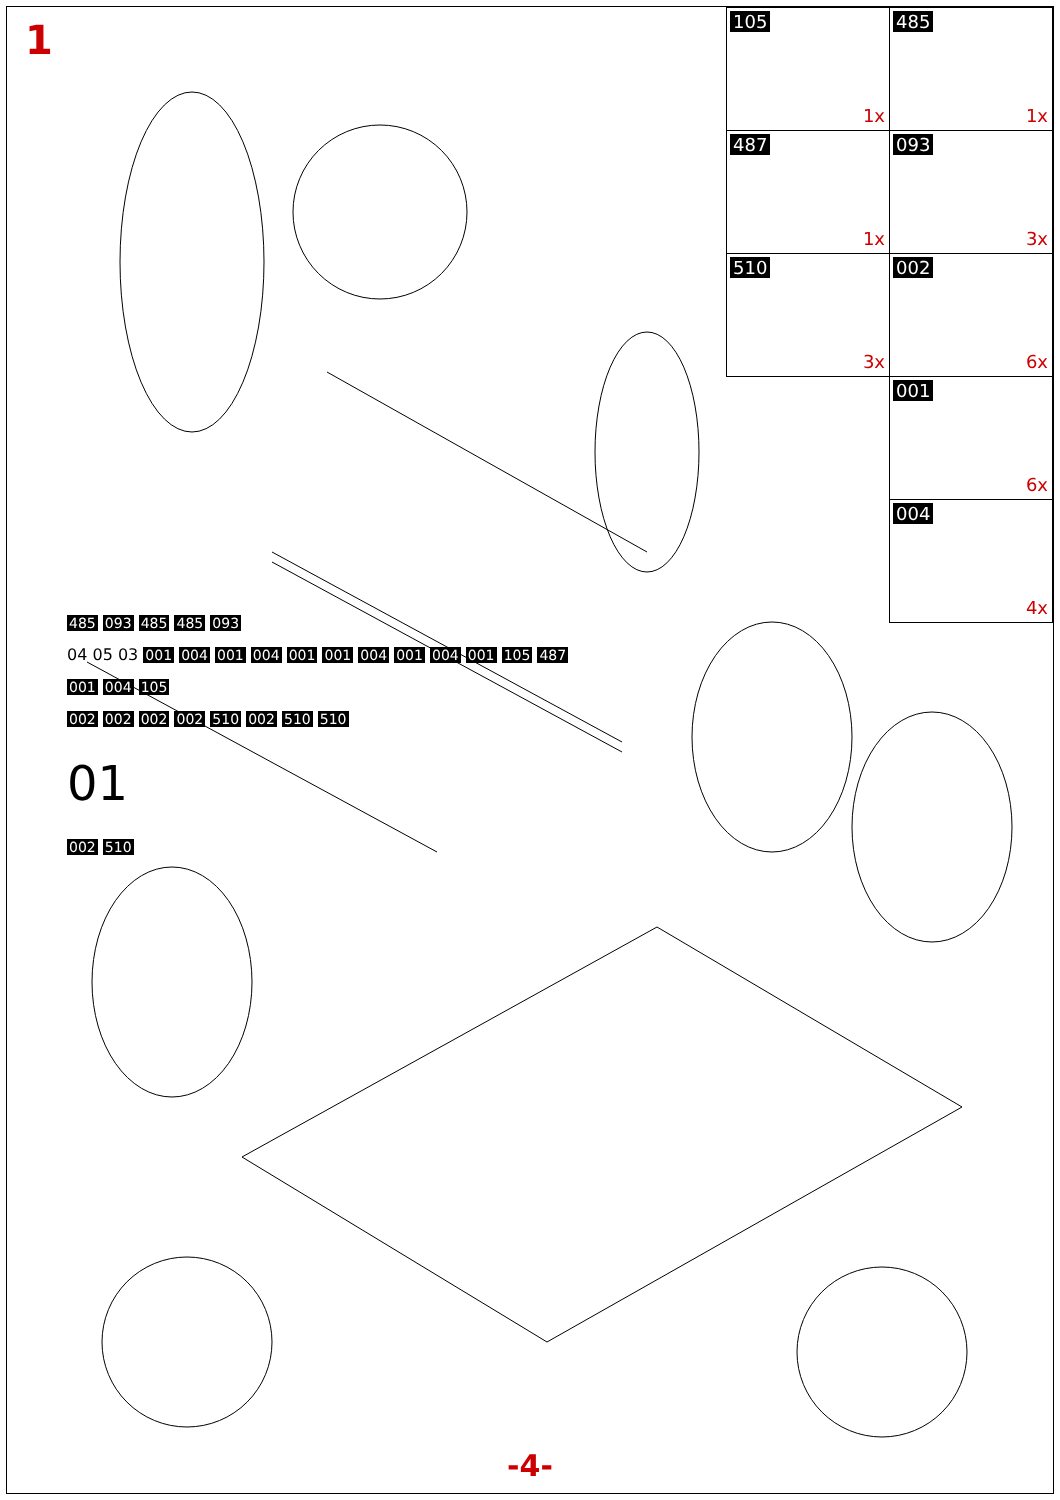1
| 105 1x | 485 1x |
| 487 1x | 093 3x |
| 510 3x | 002 6x |
| | 001 6x |
| | 004 4x |
485 093 485 485 093
04 05 03 001 004 001 004 001 001 004 001 004 001 105 487
001 004 105
002 002 002 002 510 002 510 510
01
002 510
-4-